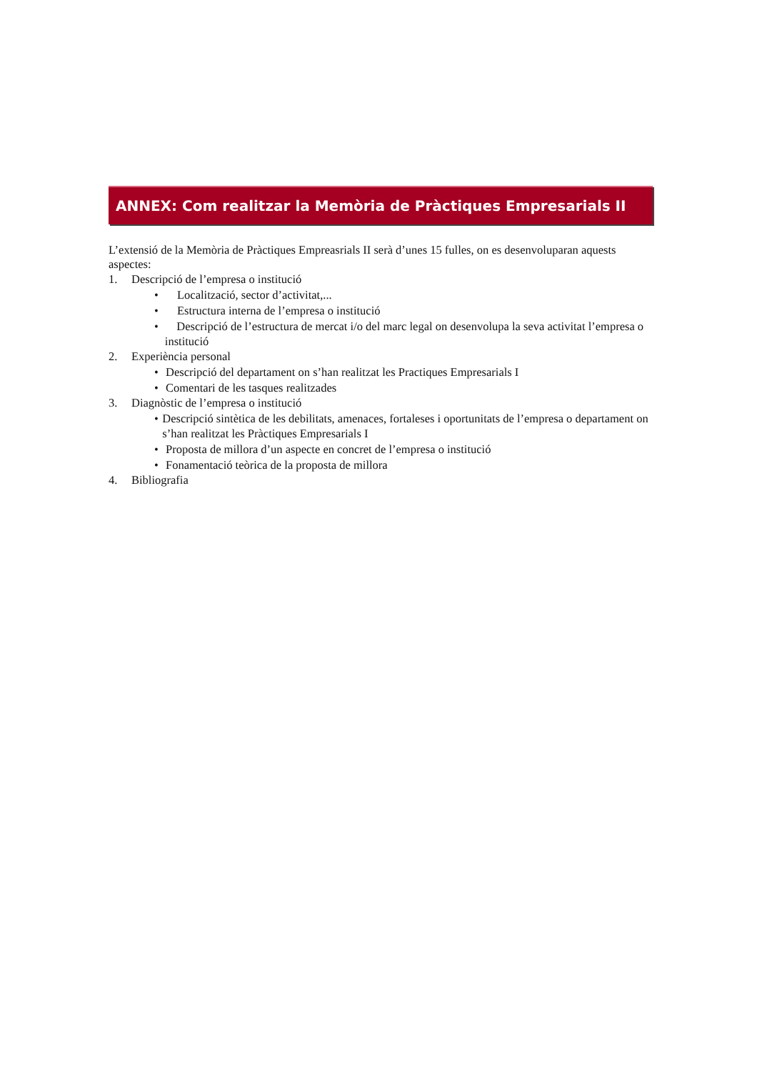ANNEX: Com realitzar la Memòria de Pràctiques Empresarials II
L’extensió de la Memòria de Pràctiques Empreasrials II serà d’unes 15 fulles, on es desenvoluparan aquests aspectes:
1. Descripció de l’empresa o institució
• Localització, sector d’activitat,...
• Estructura interna de l’empresa o institució
• Descripció de l’estructura de mercat i/o del marc legal on desenvolupa la seva activitat l’empresa o institució
2. Experiència personal
• Descripció del departament on s’han realitzat les Practiques Empresarials I
• Comentari de les tasques realitzades
3. Diagnòstic de l’empresa o institució
• Descripció sintètica de les debilitats, amenaces, fortaleses i oportunitats de l’empresa o departament on s’han realitzat les Pràctiques Empresarials I
• Proposta de millora d’un aspecte en concret de l’empresa o institució
• Fonamentació teòrica de la proposta de millora
4. Bibliografia